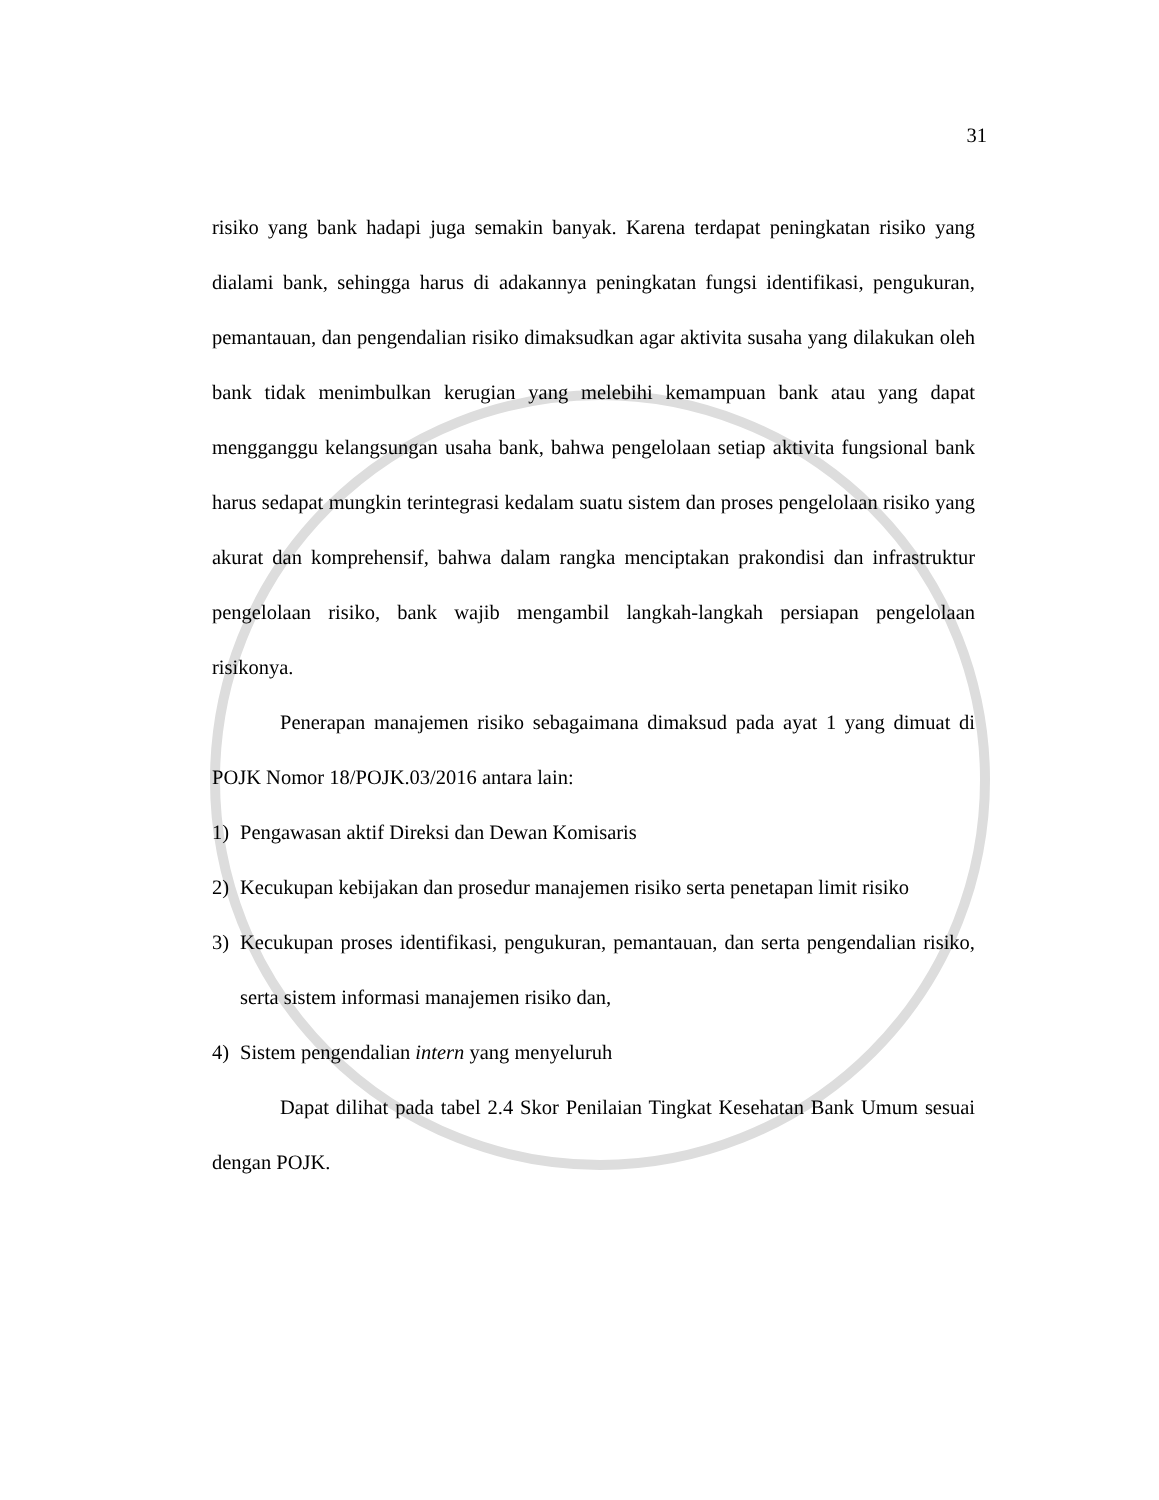31
risiko yang bank hadapi juga semakin banyak. Karena terdapat peningkatan risiko yang dialami bank, sehingga harus di adakannya peningkatan fungsi identifikasi, pengukuran, pemantauan, dan pengendalian risiko dimaksudkan agar aktivita susaha yang dilakukan oleh bank tidak menimbulkan kerugian yang melebihi kemampuan bank atau yang dapat mengganggu kelangsungan usaha bank, bahwa pengelolaan setiap aktivita fungsional bank harus sedapat mungkin terintegrasi kedalam suatu sistem dan proses pengelolaan risiko yang akurat dan komprehensif, bahwa dalam rangka menciptakan prakondisi dan infrastruktur pengelolaan risiko, bank wajib mengambil langkah-langkah persiapan pengelolaan risikonya.
Penerapan manajemen risiko sebagaimana dimaksud pada ayat 1 yang dimuat di POJK Nomor 18/POJK.03/2016 antara lain:
1) Pengawasan aktif Direksi dan Dewan Komisaris
2) Kecukupan kebijakan dan prosedur manajemen risiko serta penetapan limit risiko
3) Kecukupan proses identifikasi, pengukuran, pemantauan, dan serta pengendalian risiko, serta sistem informasi manajemen risiko dan,
4) Sistem pengendalian intern yang menyeluruh
Dapat dilihat pada tabel 2.4 Skor Penilaian Tingkat Kesehatan Bank Umum sesuai dengan POJK.